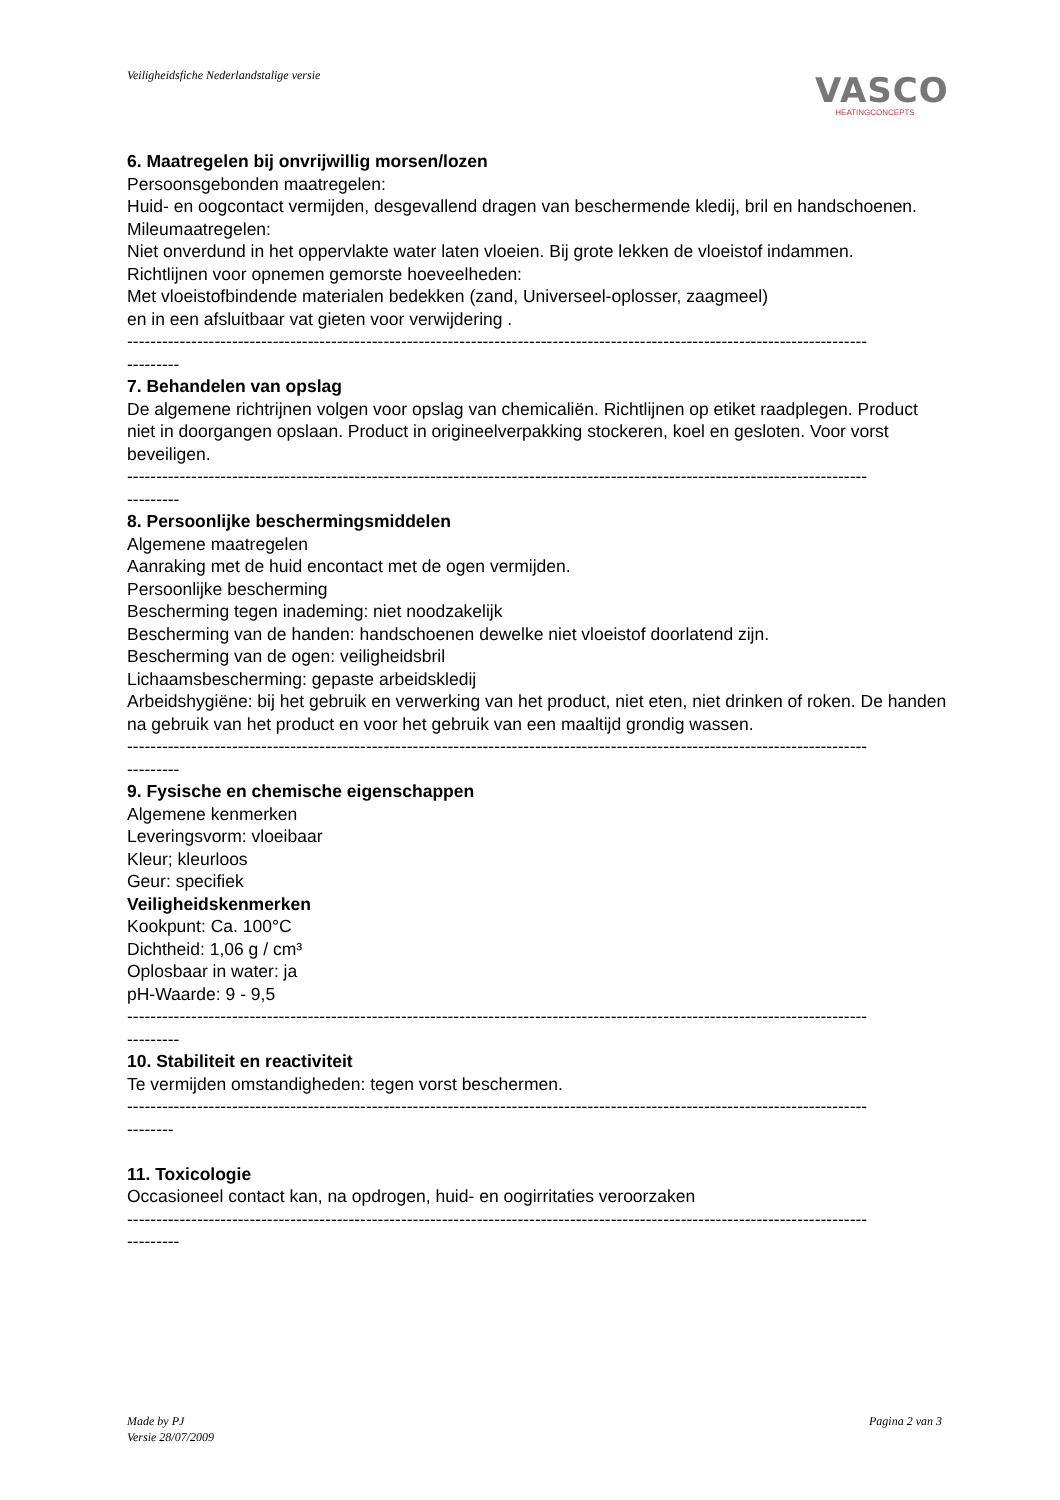Veiligheidsfiche Nederlandstalige versie
VASCO
HEATINGCONCEPTS
6. Maatregelen bij onvrijwillig morsen/lozen
Persoonsgebonden maatregelen:
Huid- en oogcontact vermijden, desgevallend dragen van beschermende kledij, bril en handschoenen.
Mileumaatregelen:
Niet onverdund in het oppervlakte water laten vloeien. Bij grote lekken de vloeistof indammen.
Richtlijnen voor opnemen gemorste hoeveelheden:
Met vloeistofbindende materialen bedekken (zand, Universeel-oplosser, zaagmeel)
en in een afsluitbaar vat gieten voor verwijdering .
-------------------------------------------------------------------------------------------------------------------------------
---------
7. Behandelen van opslag
De algemene richtrijnen volgen voor opslag van chemicaliën. Richtlijnen op etiket raadplegen. Product niet in doorgangen opslaan. Product in origineelverpakking stockeren, koel en gesloten. Voor vorst beveiligen.
-------------------------------------------------------------------------------------------------------------------------------
---------
8. Persoonlijke beschermingsmiddelen
Algemene maatregelen
Aanraking met de huid encontact met de ogen vermijden.
Persoonlijke bescherming
Bescherming tegen inademing: niet noodzakelijk
Bescherming van de handen: handschoenen dewelke niet vloeistof doorlatend zijn.
Bescherming van de ogen: veiligheidsbril
Lichaamsbescherming: gepaste arbeidskledij
Arbeidshygiëne: bij het gebruik en verwerking van het product, niet eten, niet drinken of roken. De handen na gebruik van het product en voor het gebruik van een maaltijd grondig wassen.
-------------------------------------------------------------------------------------------------------------------------------
---------
9. Fysische en chemische eigenschappen
Algemene kenmerken
Leveringsvorm: vloeibaar
Kleur; kleurloos
Geur: specifiek
Veiligheidskenmerken
Kookpunt: Ca. 100°C
Dichtheid: 1,06 g / cm³
Oplosbaar in water: ja
pH-Waarde: 9 - 9,5
-------------------------------------------------------------------------------------------------------------------------------
---------
10. Stabiliteit en reactiviteit
Te vermijden omstandigheden: tegen vorst beschermen.
-------------------------------------------------------------------------------------------------------------------------------
--------
11. Toxicologie
Occasioneel contact kan, na opdrogen, huid- en oogirritaties veroorzaken
-------------------------------------------------------------------------------------------------------------------------------
---------
Made by PJ
Versie 28/07/2009
Pagina 2 van 3